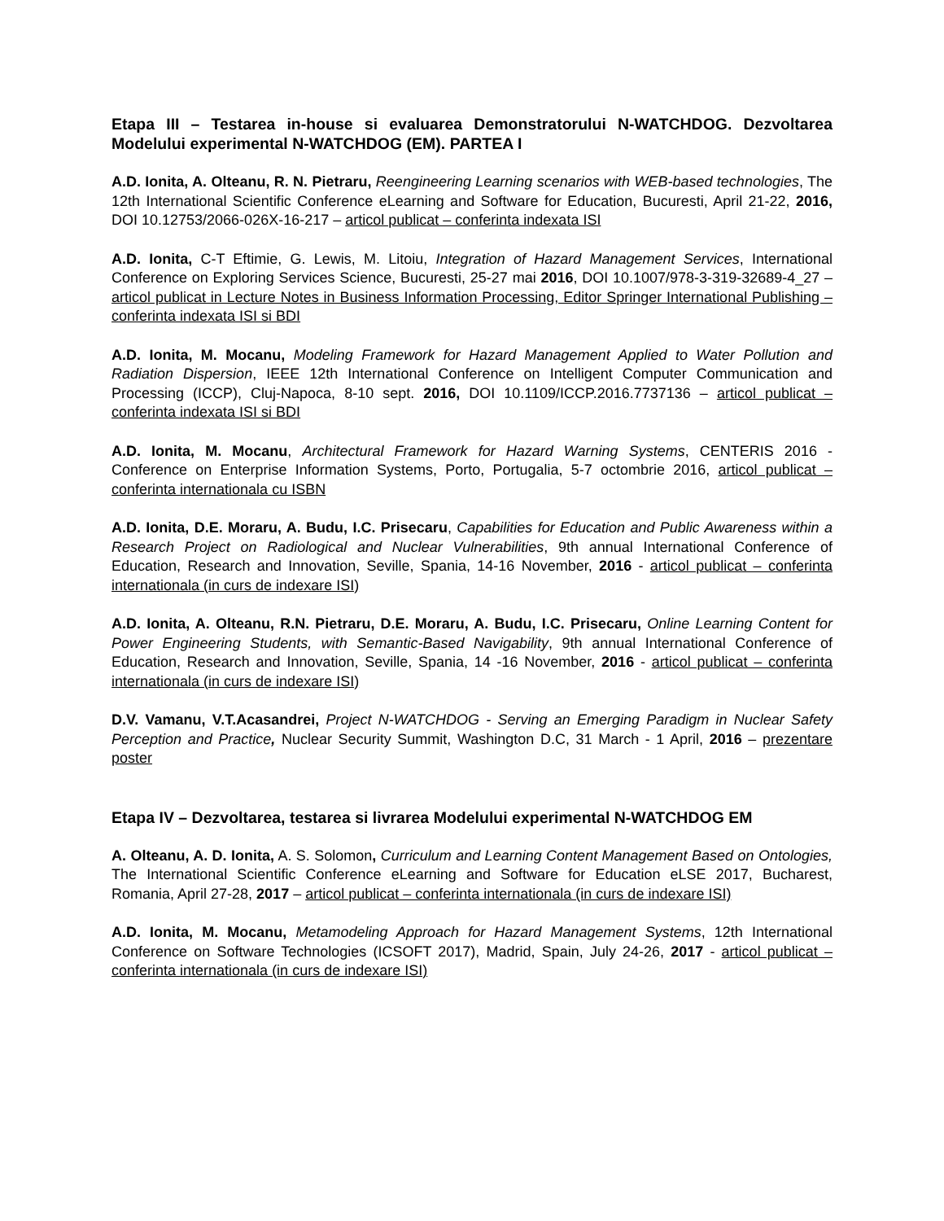Etapa III – Testarea in-house si evaluarea Demonstratorului N-WATCHDOG. Dezvoltarea Modelului experimental N-WATCHDOG (EM). PARTEA I
A.D. Ionita, A. Olteanu, R. N. Pietraru, Reengineering Learning scenarios with WEB-based technologies, The 12th International Scientific Conference eLearning and Software for Education, Bucuresti, April 21-22, 2016, DOI 10.12753/2066-026X-16-217 – articol publicat – conferinta indexata ISI
A.D. Ionita, C-T Eftimie, G. Lewis, M. Litoiu, Integration of Hazard Management Services, International Conference on Exploring Services Science, Bucuresti, 25-27 mai 2016, DOI 10.1007/978-3-319-32689-4_27 – articol publicat in Lecture Notes in Business Information Processing, Editor Springer International Publishing – conferinta indexata ISI si BDI
A.D. Ionita, M. Mocanu, Modeling Framework for Hazard Management Applied to Water Pollution and Radiation Dispersion, IEEE 12th International Conference on Intelligent Computer Communication and Processing (ICCP), Cluj-Napoca, 8-10 sept. 2016, DOI 10.1109/ICCP.2016.7737136 – articol publicat – conferinta indexata ISI si BDI
A.D. Ionita, M. Mocanu, Architectural Framework for Hazard Warning Systems, CENTERIS 2016 - Conference on Enterprise Information Systems, Porto, Portugalia, 5-7 octombrie 2016, articol publicat – conferinta internationala cu ISBN
A.D. Ionita, D.E. Moraru, A. Budu, I.C. Prisecaru, Capabilities for Education and Public Awareness within a Research Project on Radiological and Nuclear Vulnerabilities, 9th annual International Conference of Education, Research and Innovation, Seville, Spania, 14-16 November, 2016 - articol publicat – conferinta internationala (in curs de indexare ISI)
A.D. Ionita, A. Olteanu, R.N. Pietraru, D.E. Moraru, A. Budu, I.C. Prisecaru, Online Learning Content for Power Engineering Students, with Semantic-Based Navigability, 9th annual International Conference of Education, Research and Innovation, Seville, Spania, 14 -16 November, 2016 - articol publicat – conferinta internationala (in curs de indexare ISI)
D.V. Vamanu, V.T.Acasandrei, Project N-WATCHDOG - Serving an Emerging Paradigm in Nuclear Safety Perception and Practice, Nuclear Security Summit, Washington D.C, 31 March - 1 April, 2016 – prezentare poster
Etapa IV – Dezvoltarea, testarea si livrarea Modelului experimental N-WATCHDOG EM
A. Olteanu, A. D. Ionita, A. S. Solomon, Curriculum and Learning Content Management Based on Ontologies, The International Scientific Conference eLearning and Software for Education eLSE 2017, Bucharest, Romania, April 27-28, 2017 – articol publicat – conferinta internationala (in curs de indexare ISI)
A.D. Ionita, M. Mocanu, Metamodeling Approach for Hazard Management Systems, 12th International Conference on Software Technologies (ICSOFT 2017), Madrid, Spain, July 24-26, 2017 - articol publicat – conferinta internationala (in curs de indexare ISI)